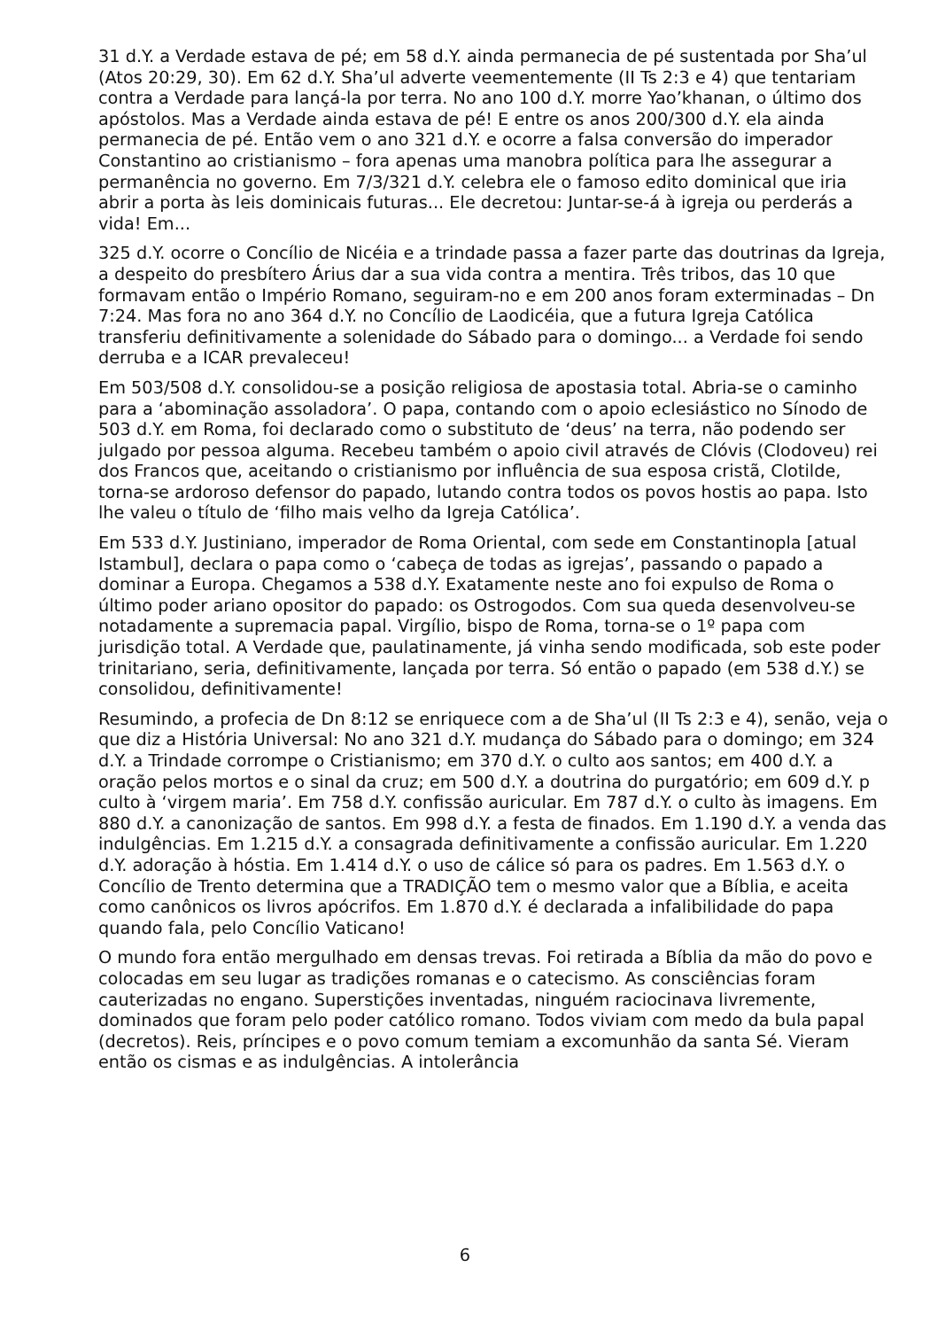31 d.Y. a Verdade estava de pé; em 58 d.Y. ainda permanecia de pé sustentada por Sha’ul (Atos 20:29, 30). Em 62 d.Y. Sha’ul adverte veementemente (II Ts 2:3 e 4) que tentariam contra a Verdade para lançá-la por terra. No ano 100 d.Y. morre Yao’khanan, o último dos apóstolos. Mas a Verdade ainda estava de pé! E entre os anos 200/300 d.Y. ela ainda permanecia de pé. Então vem o ano 321 d.Y. e ocorre a falsa conversão do imperador Constantino ao cristianismo – fora apenas uma manobra política para lhe assegurar a permanência no governo. Em 7/3/321 d.Y. celebra ele o famoso edito dominical que iria abrir a porta às leis dominicais futuras... Ele decretou: Juntar-se-á à igreja ou perderás a vida! Em...
325 d.Y. ocorre o Concílio de Nicéia e a trindade passa a fazer parte das doutrinas da Igreja, a despeito do presbítero Árius dar a sua vida contra a mentira. Três tribos, das 10 que formavam então o Império Romano, seguiram-no e em 200 anos foram exterminadas – Dn 7:24. Mas fora no ano 364 d.Y. no Concílio de Laodicéia, que a futura Igreja Católica transferiu definitivamente a solenidade do Sábado para o domingo... a Verdade foi sendo derruba e a ICAR prevaleceu!
Em 503/508 d.Y. consolidou-se a posição religiosa de apostasia total. Abria-se o caminho para a ‘abominação assoladora’. O papa, contando com o apoio eclesiástico no Sínodo de 503 d.Y. em Roma, foi declarado como o substituto de ‘deus’ na terra, não podendo ser julgado por pessoa alguma. Recebeu também o apoio civil através de Clóvis (Clodoveu) rei dos Francos que, aceitando o cristianismo por influência de sua esposa cristã, Clotilde, torna-se ardoroso defensor do papado, lutando contra todos os povos hostis ao papa. Isto lhe valeu o título de ‘filho mais velho da Igreja Católica’.
Em 533 d.Y. Justiniano, imperador de Roma Oriental, com sede em Constantinopla [atual Istambul], declara o papa como o ‘cabeça de todas as igrejas’, passando o papado a dominar a Europa. Chegamos a 538 d.Y. Exatamente neste ano foi expulso de Roma o último poder ariano opositor do papado: os Ostrogodos. Com sua queda desenvolveu-se notadamente a supremacia papal. Virgílio, bispo de Roma, torna-se o 1º papa com jurisdição total. A Verdade que, paulatinamente, já vinha sendo modificada, sob este poder trinitariano, seria, definitivamente, lançada por terra. Só então o papado (em 538 d.Y.) se consolidou, definitivamente!
Resumindo, a profecia de Dn 8:12 se enriquece com a de Sha’ul (II Ts 2:3 e 4), senão, veja o que diz a História Universal: No ano 321 d.Y. mudança do Sábado para o domingo; em 324 d.Y. a Trindade corrompe o Cristianismo; em 370 d.Y. o culto aos santos; em 400 d.Y. a oração pelos mortos e o sinal da cruz; em 500 d.Y. a doutrina do purgatório; em 609 d.Y. p culto à ‘virgem maria’. Em 758 d.Y. confissão auricular. Em 787 d.Y. o culto às imagens. Em 880 d.Y. a canonização de santos. Em 998 d.Y. a festa de finados. Em 1.190 d.Y. a venda das indulgências. Em 1.215 d.Y. a consagrada definitivamente a confissão auricular. Em 1.220 d.Y. adoração à hóstia. Em 1.414 d.Y. o uso de cálice só para os padres. Em 1.563 d.Y. o Concílio de Trento determina que a TRADIÇÃO tem o mesmo valor que a Bíblia, e aceita como canônicos os livros apócrifos. Em 1.870 d.Y. é declarada a infalibilidade do papa quando fala, pelo Concílio Vaticano!
O mundo fora então mergulhado em densas trevas. Foi retirada a Bíblia da mão do povo e colocadas em seu lugar as tradições romanas e o catecismo. As consciências foram cauterizadas no engano. Superstições inventadas, ninguém raciocinava livremente, dominados que foram pelo poder católico romano. Todos viviam com medo da bula papal (decretos). Reis, príncipes e o povo comum temiam a excomunhão da santa Sé. Vieram então os cismas e as indulgências. A intolerância
6